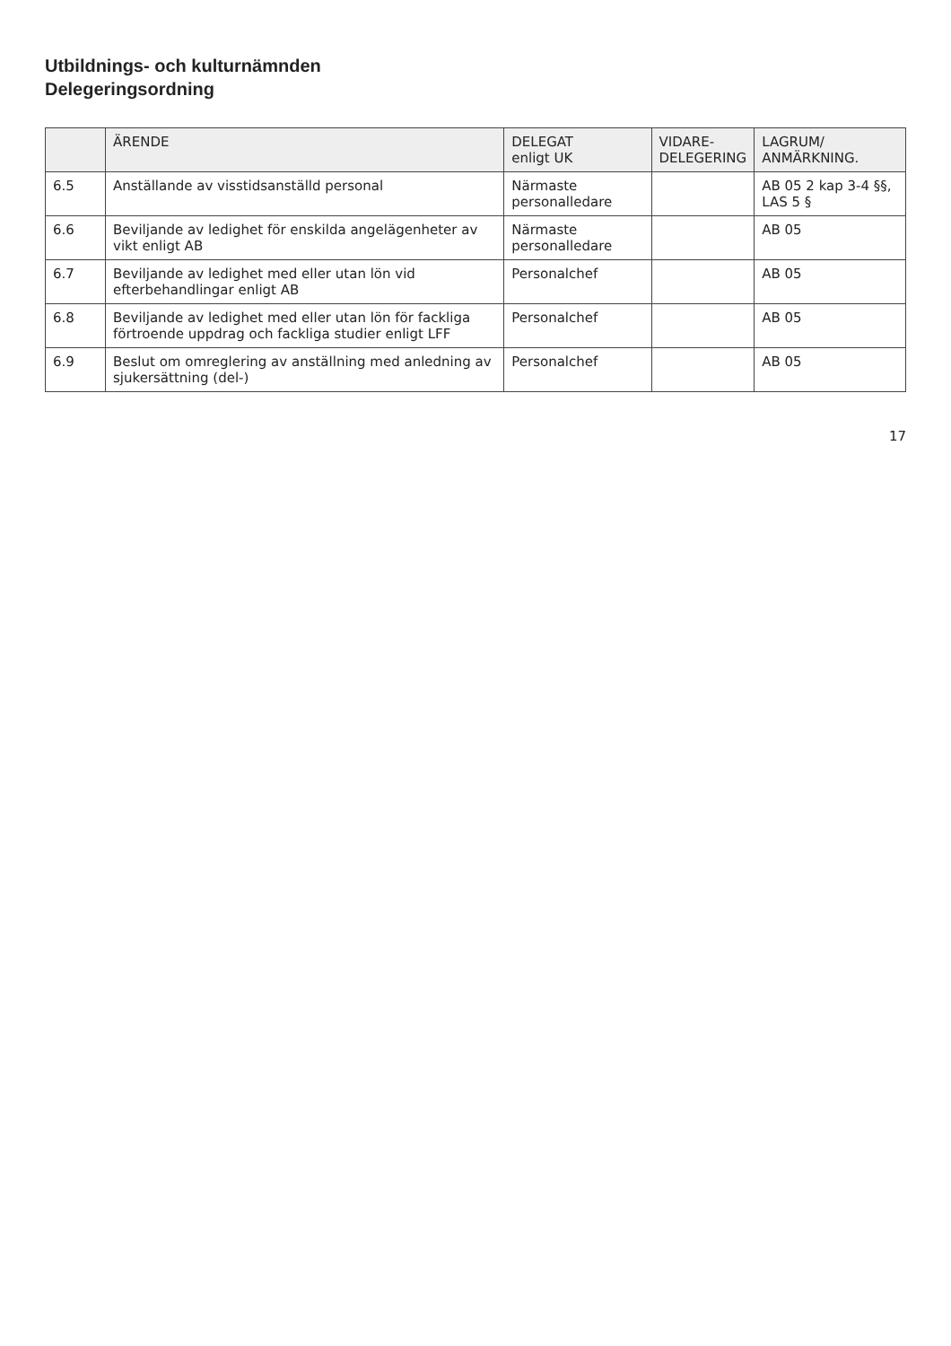Utbildnings- och kulturnämnden
Delegeringsordning
| | ÄRENDE | DELEGAT enligt UK | VIDARE- DELEGERING | LAGRUM/ ANMÄRKNING. |
| --- | --- | --- | --- | --- |
| 6.5 | Anställande av visstidsanställd personal | Närmaste personalledare | | AB 05 2 kap 3-4 §§, LAS 5 § |
| 6.6 | Beviljande av ledighet för enskilda angelägenheter av vikt enligt AB | Närmaste personalledare | | AB 05 |
| 6.7 | Beviljande av ledighet med eller utan lön vid efterbehandlingar enligt AB | Personalchef | | AB 05 |
| 6.8 | Beviljande av ledighet med eller utan lön för fackliga förtroende uppdrag och fackliga studier enligt LFF | Personalchef | | AB 05 |
| 6.9 | Beslut om omreglering av anställning med anledning av sjukersättning (del-) | Personalchef | | AB 05 |
17